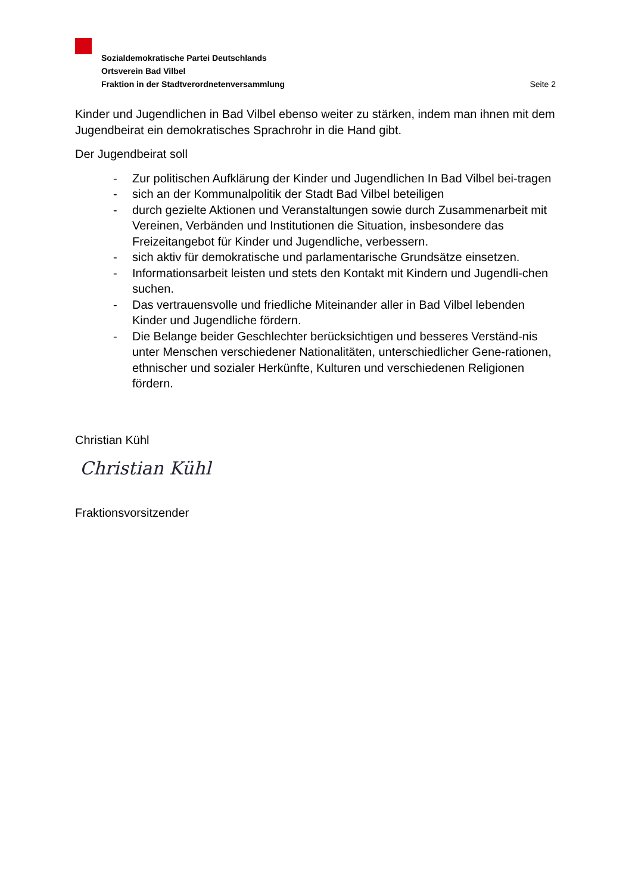Sozialdemokratische Partei Deutschlands
Ortsverein Bad Vilbel
Fraktion in der Stadtverordnetenversammlung
Seite 2
Kinder und Jugendlichen in Bad Vilbel ebenso weiter zu stärken, indem man ihnen mit dem Jugendbeirat ein demokratisches Sprachrohr in die Hand gibt.
Der Jugendbeirat soll
- Zur politischen Aufklärung der Kinder und Jugendlichen In Bad Vilbel bei-tragen
- sich an der Kommunalpolitik der Stadt Bad Vilbel beteiligen
- durch gezielte Aktionen und Veranstaltungen sowie durch Zusammenarbeit mit Vereinen, Verbänden und Institutionen die Situation, insbesondere das Freizeitangebot für Kinder und Jugendliche, verbessern.
- sich aktiv für demokratische und parlamentarische Grundsätze einsetzen.
- Informationsarbeit leisten und stets den Kontakt mit Kindern und Jugendli-chen suchen.
- Das vertrauensvolle und friedliche Miteinander aller in Bad Vilbel lebenden Kinder und Jugendliche fördern.
- Die Belange beider Geschlechter berücksichtigen und besseres Verständ-nis unter Menschen verschiedener Nationalitäten, unterschiedlicher Gene-rationen, ethnischer und sozialer Herkünfte, Kulturen und verschiedenen Religionen fördern.
Christian Kühl
Christian Kühl
Fraktionsvorsitzender